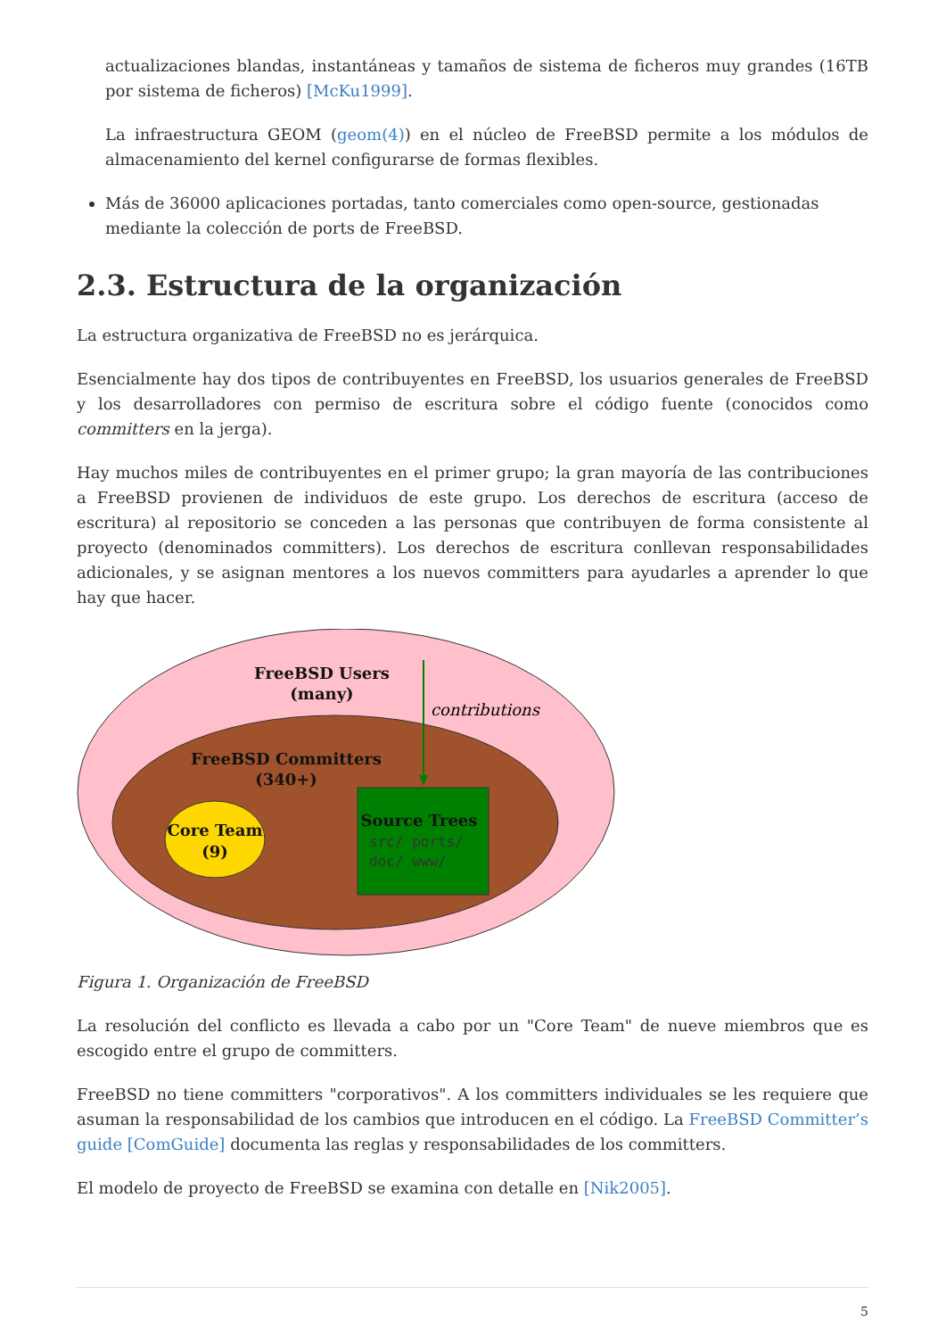actualizaciones blandas, instantáneas y tamaños de sistema de ficheros muy grandes (16TB por sistema de ficheros) [McKu1999].
La infraestructura GEOM (geom(4)) en el núcleo de FreeBSD permite a los módulos de almacenamiento del kernel configurarse de formas flexibles.
Más de 36000 aplicaciones portadas, tanto comerciales como open-source, gestionadas mediante la colección de ports de FreeBSD.
2.3. Estructura de la organización
La estructura organizativa de FreeBSD no es jerárquica.
Esencialmente hay dos tipos de contribuyentes en FreeBSD, los usuarios generales de FreeBSD y los desarrolladores con permiso de escritura sobre el código fuente (conocidos como committers en la jerga).
Hay muchos miles de contribuyentes en el primer grupo; la gran mayoría de las contribuciones a FreeBSD provienen de individuos de este grupo. Los derechos de escritura (acceso de escritura) al repositorio se conceden a las personas que contribuyen de forma consistente al proyecto (denominados committers). Los derechos de escritura conllevan responsabilidades adicionales, y se asignan mentores a los nuevos committers para ayudarles a aprender lo que hay que hacer.
FreeBSD Users
(many)
FreeBSD Committers
(340+)
Core Team
(9)
Source Trees
contributions
src/ ports/
doc/ www/
Figura 1. Organización de FreeBSD
La resolución del conflicto es llevada a cabo por un "Core Team" de nueve miembros que es escogido entre el grupo de committers.
FreeBSD no tiene committers "corporativos". A los committers individuales se les requiere que asuman la responsabilidad de los cambios que introducen en el código. La FreeBSD Committer’s guide [ComGuide] documenta las reglas y responsabilidades de los committers.
El modelo de proyecto de FreeBSD se examina con detalle en [Nik2005].
5